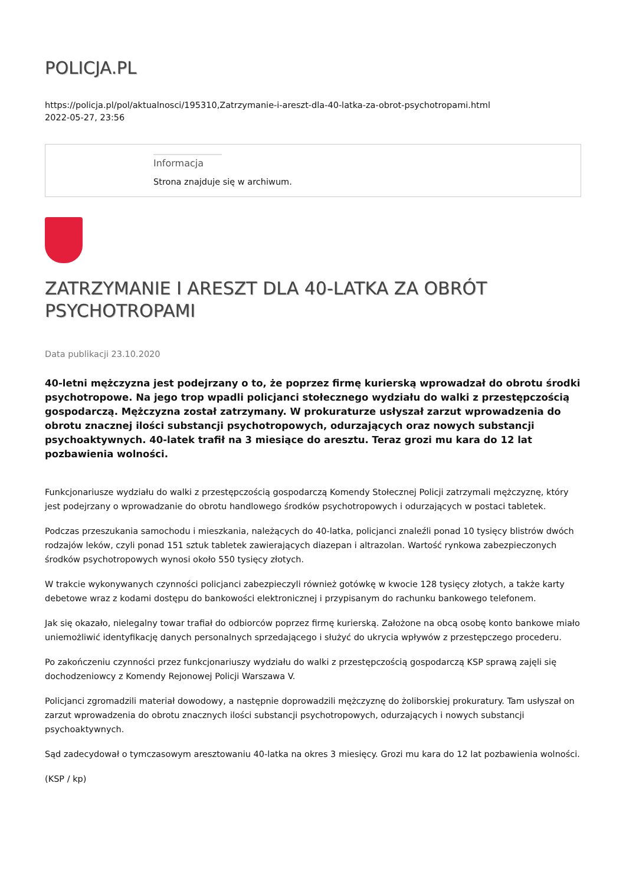POLICJA.PL
https://policja.pl/pol/aktualnosci/195310,Zatrzymanie-i-areszt-dla-40-latka-za-obrot-psychotropami.html
2022-05-27, 23:56
Informacja
Strona znajduje się w archiwum.
ZATRZYMANIE I ARESZT DLA 40-LATKA ZA OBRÓT PSYCHOTROPAMI
Data publikacji 23.10.2020
40-letni mężczyzna jest podejrzany o to, że poprzez firmę kurierską wprowadzał do obrotu środki psychotropowe. Na jego trop wpadli policjanci stołecznego wydziału do walki z przestępczością gospodarczą. Mężczyzna został zatrzymany. W prokuraturze usłyszał zarzut wprowadzenia do obrotu znacznej ilości substancji psychotropowych, odurzających oraz nowych substancji psychoaktywnych. 40-latek trafił na 3 miesiące do aresztu. Teraz grozi mu kara do 12 lat pozbawienia wolności.
Funkcjonariusze wydziału do walki z przestępczością gospodarczą Komendy Stołecznej Policji zatrzymali mężczyznę, który jest podejrzany o wprowadzanie do obrotu handlowego środków psychotropowych i odurzających w postaci tabletek.
Podczas przeszukania samochodu i mieszkania, należących do 40-latka, policjanci znaleźli ponad 10 tysięcy blistrów dwóch rodzajów leków, czyli ponad 151 sztuk tabletek zawierających diazepan i altrazolan. Wartość rynkowa zabezpieczonych środków psychotropowych wynosi około 550 tysięcy złotych.
W trakcie wykonywanych czynności policjanci zabezpieczyli również gotówkę w kwocie 128 tysięcy złotych, a także karty debetowe wraz z kodami dostępu do bankowości elektronicznej i przypisanym do rachunku bankowego telefonem.
Jak się okazało, nielegalny towar trafiał do odbiorców poprzez firmę kurierską. Założone na obcą osobę konto bankowe miało uniemożliwić identyfikację danych personalnych sprzedającego i służyć do ukrycia wpływów z przestępczego procederu.
Po zakończeniu czynności przez funkcjonariuszy wydziału do walki z przestępczością gospodarczą KSP sprawą zajęli się dochodzeniowcy z Komendy Rejonowej Policji Warszawa V.
Policjanci zgromadzili materiał dowodowy, a następnie doprowadzili mężczyznę do żoliborskiej prokuratury. Tam usłyszał on zarzut wprowadzenia do obrotu znacznych ilości substancji psychotropowych, odurzających i nowych substancji psychoaktywnych.
Sąd zadecydował o tymczasowym aresztowaniu 40-latka na okres 3 miesięcy. Grozi mu kara do 12 lat pozbawienia wolności.
(KSP / kp)